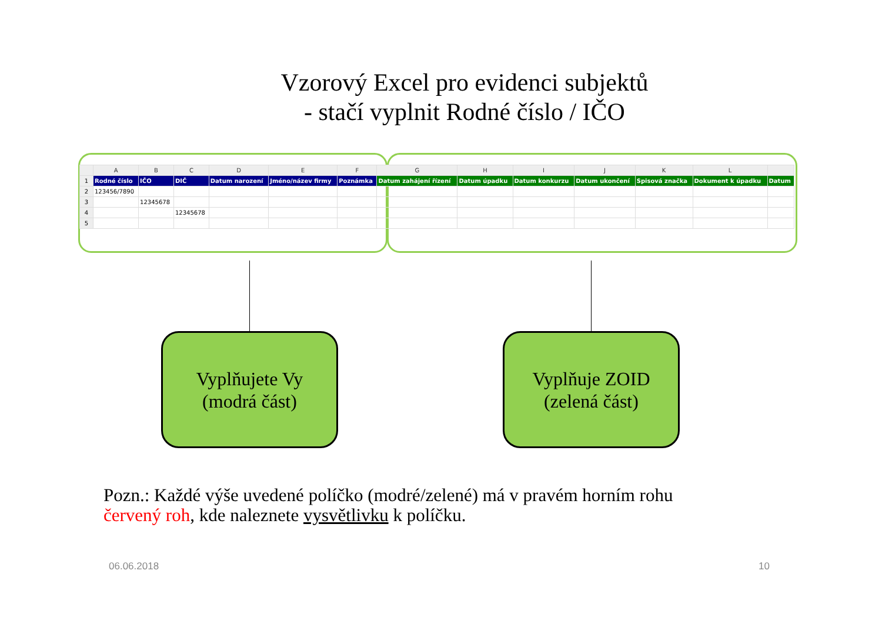Vzorový Excel pro evidenci subjektů
- stačí vyplnit Rodné číslo / IČO
| | A | B | C | D | E | F | G | H | I | J | K | L | |
| --- | --- | --- | --- | --- | --- | --- | --- | --- | --- | --- | --- | --- | --- |
| 1 | Rodné číslo | IČO | DIČ | Datum narození | Jméno/název firmy | Poznámka | Datum zahájení řízení | Datum úpadku | Datum konkurzu | Datum ukončení | Spisová značka | Dokument k úpadku | Datum |
| 2 | 123456/7890 | | | | | | | | | | | | |
| 3 | | 12345678 | | | | | | | | | | | |
| 4 | | | 12345678 | | | | | | | | | | |
| 5 | | | | | | | | | | | | | |
Vyplňujete Vy
(modrá část)
Vyplňuje ZOID
(zelená část)
Pozn.: Každé výše uvedené políčko (modré/zelené) má v pravém horním rohu
červený roh, kde naleznete vysvětlivku k políčku.
06.06.2018 10